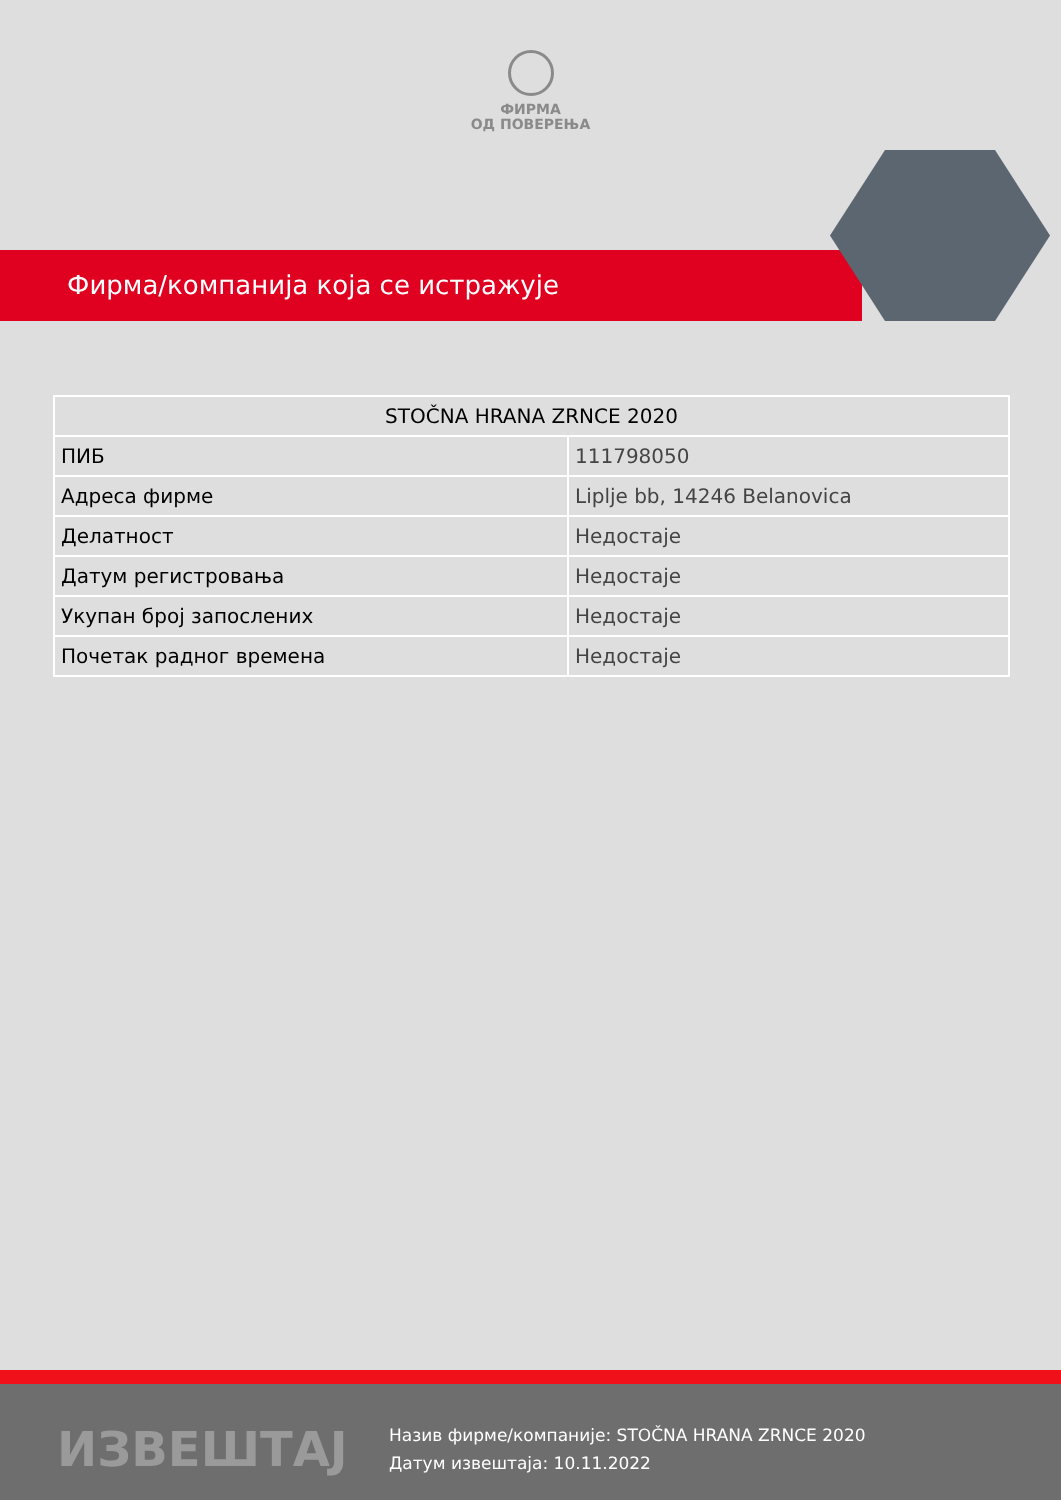ФИРМА
ОД ПОВЕРЕЊА
Фирма/компанија која се истражује
| STOČNA HRANA ZRNCE 2020 | |
| --- | --- |
| ПИБ | 111798050 |
| Адреса фирме | Liplje bb, 14246 Belanovica |
| Делатност | Недостаје |
| Датум регистровања | Недостаје |
| Укупан број запослених | Недостаје |
| Почетак радног времена | Недостаје |
ИЗВЕШТАЈ
Назив фирме/компаније: STOČNA HRANA ZRNCE 2020
Датум извештаја: 10.11.2022